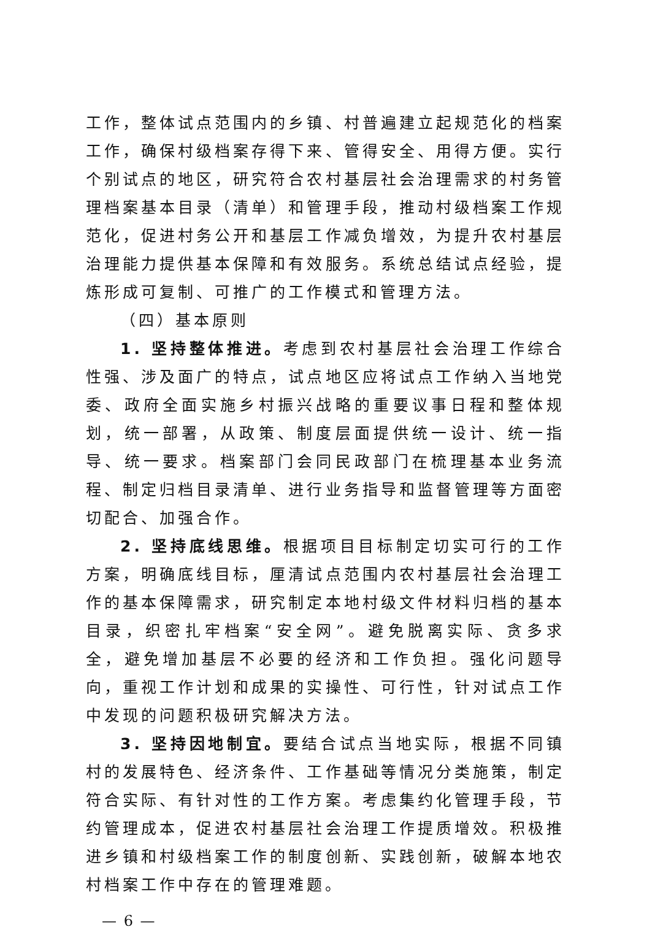工作，整体试点范围内的乡镇、村普遍建立起规范化的档案工作，确保村级档案存得下来、管得安全、用得方便。实行个别试点的地区，研究符合农村基层社会治理需求的村务管理档案基本目录（清单）和管理手段，推动村级档案工作规范化，促进村务公开和基层工作减负增效，为提升农村基层治理能力提供基本保障和有效服务。系统总结试点经验，提炼形成可复制、可推广的工作模式和管理方法。
（四）基本原则
1. 坚持整体推进。考虑到农村基层社会治理工作综合性强、涉及面广的特点，试点地区应将试点工作纳入当地党委、政府全面实施乡村振兴战略的重要议事日程和整体规划，统一部署，从政策、制度层面提供统一设计、统一指导、统一要求。档案部门会同民政部门在梳理基本业务流程、制定归档目录清单、进行业务指导和监督管理等方面密切配合、加强合作。
2. 坚持底线思维。根据项目目标制定切实可行的工作方案，明确底线目标，厘清试点范围内农村基层社会治理工作的基本保障需求，研究制定本地村级文件材料归档的基本目录，织密扎牢档案“安全网”。避免脱离实际、贪多求全，避免增加基层不必要的经济和工作负担。强化问题导向，重视工作计划和成果的实操性、可行性，针对试点工作中发现的问题积极研究解决方法。
3. 坚持因地制宜。要结合试点当地实际，根据不同镇村的发展特色、经济条件、工作基础等情况分类施策，制定符合实际、有针对性的工作方案。考虑集约化管理手段，节约管理成本，促进农村基层社会治理工作提质增效。积极推进乡镇和村级档案工作的制度创新、实践创新，破解本地农村档案工作中存在的管理难题。
— 6 —